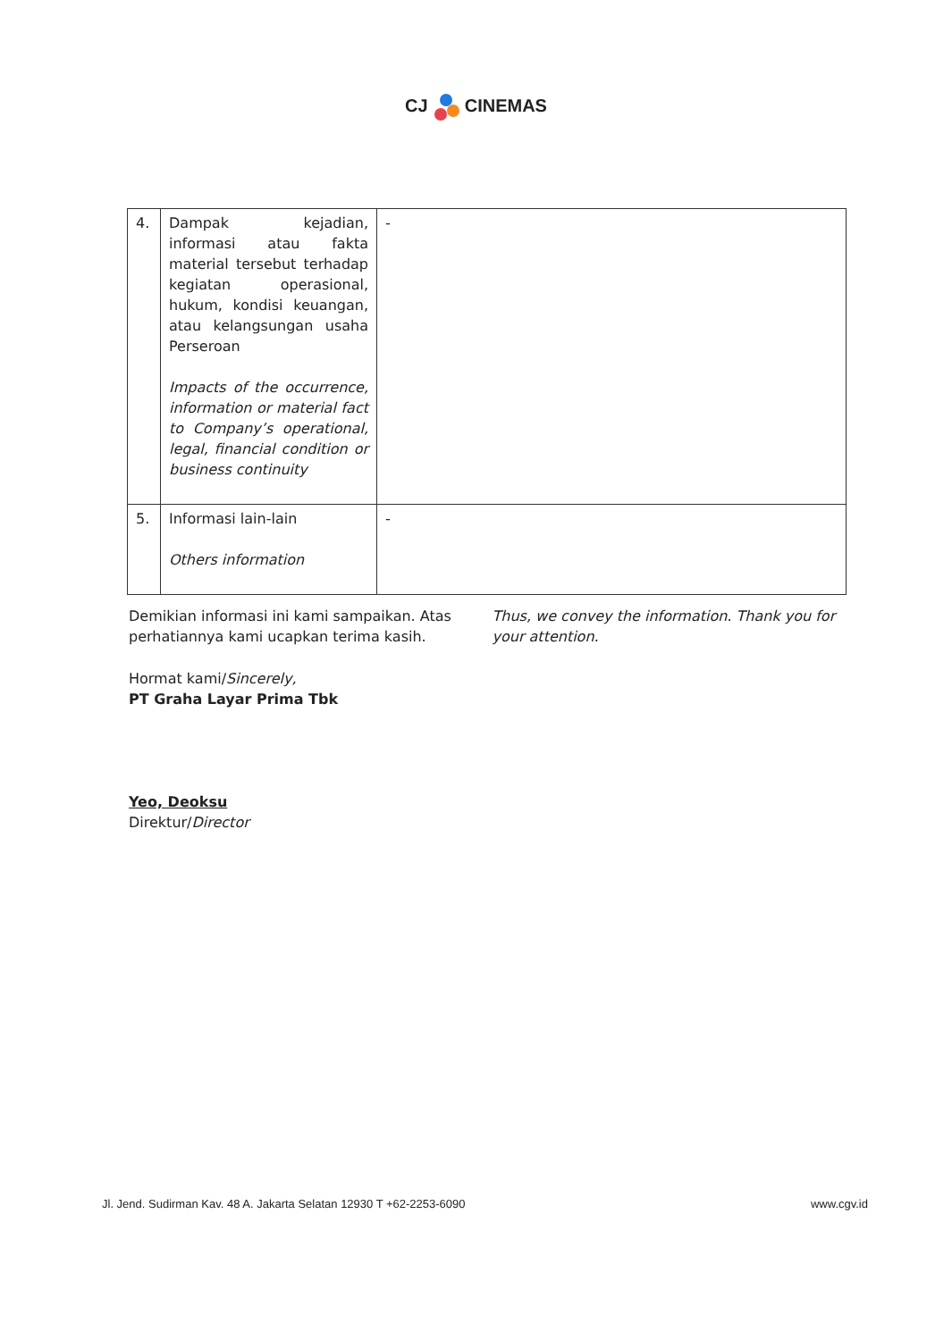CJ CINEMAS
| 4. | Dampak kejadian, informasi atau fakta material tersebut terhadap kegiatan operasional, hukum, kondisi keuangan, atau kelangsungan usaha Perseroan Impacts of the occurrence, information or material fact to Company’s operational, legal, financial condition or business continuity | - |
| 5. | Informasi lain-lain Others information | - |
Demikian informasi ini kami sampaikan. Atas perhatiannya kami ucapkan terima kasih.
Thus, we convey the information. Thank you for your attention.
Hormat kami/Sincerely,
PT Graha Layar Prima Tbk
Yeo, Deoksu
Direktur/Director
Jl. Jend. Sudirman Kav. 48 A. Jakarta Selatan 12930 T +62-2253-6090 www.cgv.id